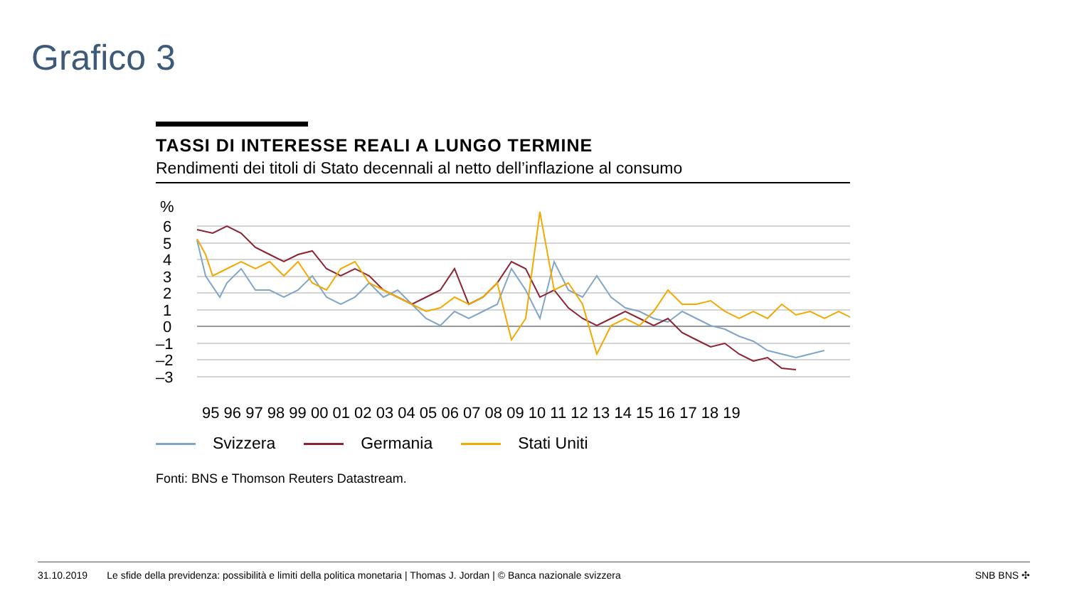Grafico 3
TASSI DI INTERESSE REALI A LUNGO TERMINE
Rendimenti dei titoli di Stato decennali al netto dell’inflazione al consumo
%
6
5
4
3
2
1
0
–1
–2
–3
95 96 97 98 99 00 01 02 03 04 05 06 07 08 09 10 11 12 13 14 15 16 17 18 19
Svizzera Germania Stati Uniti
Fonti: BNS e Thomson Reuters Datastream.
31.10.2019 Le sfide della previdenza: possibilità e limiti della politica monetaria | Thomas J. Jordan | © Banca nazionale svizzera SNB BNS ✣